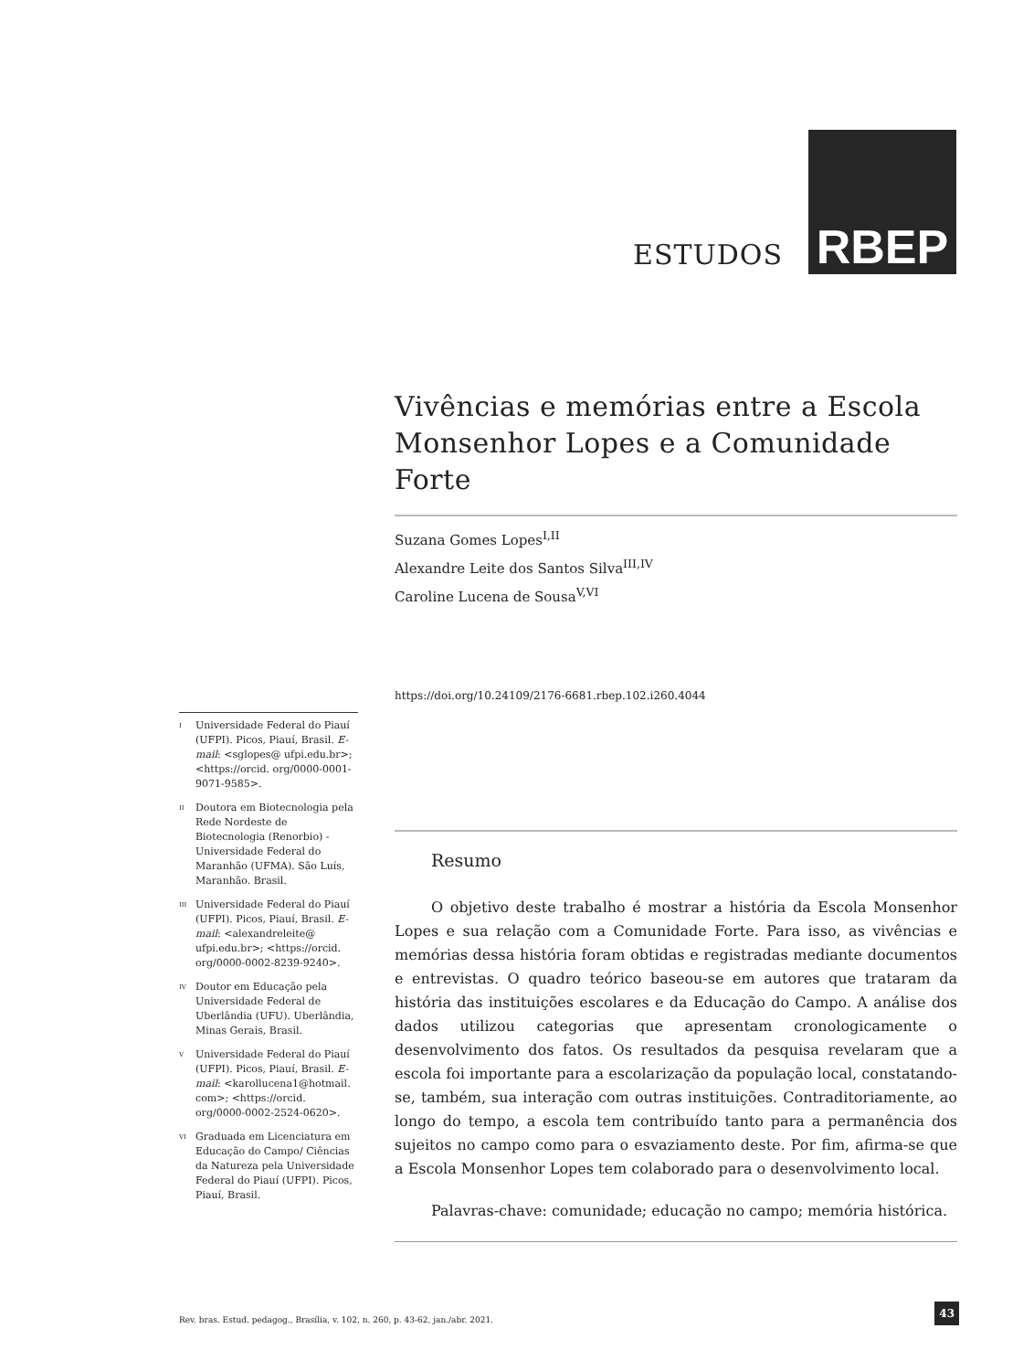ESTUDOS
RBEP
Vivências e memórias entre a Escola Monsenhor Lopes e a Comunidade Forte
Suzana Gomes Lopes<sup>I,II</sup>
Alexandre Leite dos Santos Silva<sup>III,IV</sup>
Caroline Lucena de Sousa<sup>V,VI</sup>
https://doi.org/10.24109/2176-6681.rbep.102.i260.4044
Resumo
O objetivo deste trabalho é mostrar a história da Escola Monsenhor Lopes e sua relação com a Comunidade Forte. Para isso, as vivências e memórias dessa história foram obtidas e registradas mediante documentos e entrevistas. O quadro teórico baseou-se em autores que trataram da história das instituições escolares e da Educação do Campo. A análise dos dados utilizou categorias que apresentam cronologicamente o desenvolvimento dos fatos. Os resultados da pesquisa revelaram que a escola foi importante para a escolarização da população local, constatando-se, também, sua interação com outras instituições. Contraditoriamente, ao longo do tempo, a escola tem contribuído tanto para a permanência dos sujeitos no campo como para o esvaziamento deste. Por fim, afirma-se que a Escola Monsenhor Lopes tem colaborado para o desenvolvimento local.
Palavras-chave: comunidade; educação no campo; memória histórica.
<sup>I</sup> Universidade Federal do Piauí (UFPI). Picos, Piauí, Brasil. E-mail: <sglopes@ ufpi.edu.br>; <https://orcid. org/0000-0001-9071-9585>.
<sup>II</sup> Doutora em Biotecnologia pela Rede Nordeste de Biotecnologia (Renorbio) - Universidade Federal do Maranhão (UFMA). São Luís, Maranhão. Brasil.
<sup>III</sup> Universidade Federal do Piauí (UFPI). Picos, Piauí, Brasil. E-mail: <alexandreleite@ ufpi.edu.br>; <https://orcid. org/0000-0002-8239-9240>.
<sup>IV</sup> Doutor em Educação pela Universidade Federal de Uberlândia (UFU). Uberlândia, Minas Gerais, Brasil.
<sup>V</sup> Universidade Federal do Piauí (UFPI). Picos, Piauí, Brasil. E-mail: <karollucena1@hotmail. com>; <https://orcid. org/0000-0002-2524-0620>.
<sup>VI</sup> Graduada em Licenciatura em Educação do Campo/ Ciências da Natureza pela Universidade Federal do Piauí (UFPI). Picos, Piauí, Brasil.
Rev. bras. Estud. pedagog., Brasília, v. 102, n. 260, p. 43-62, jan./abr. 2021.
43